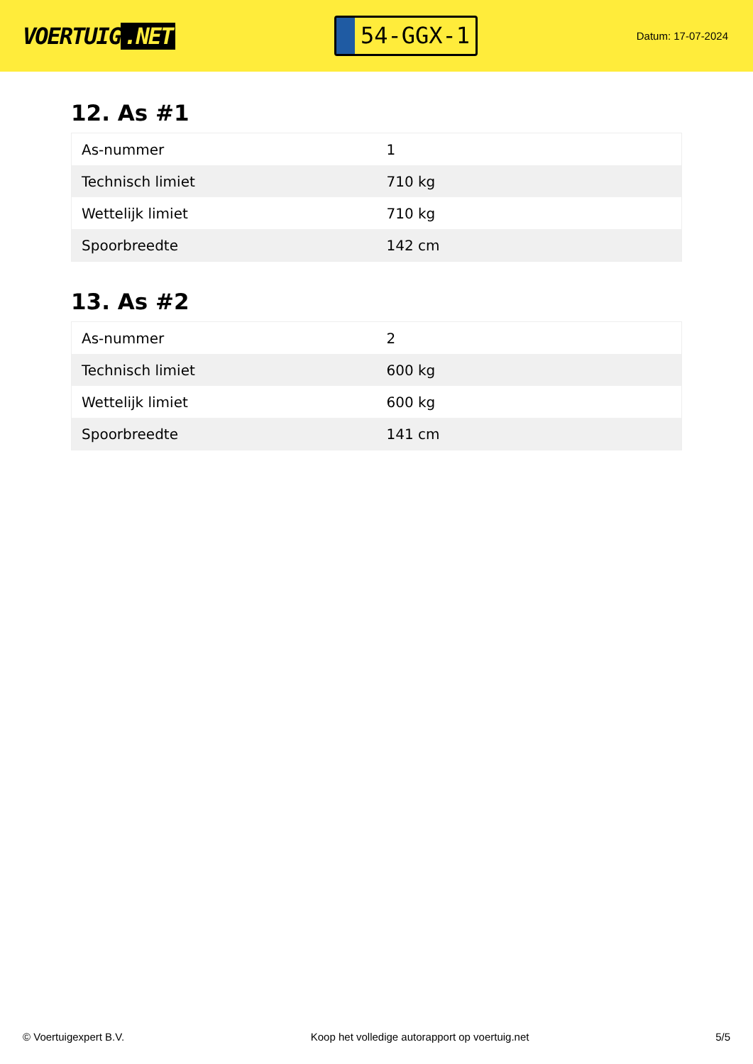VOERTUIG.NET
54-GGX-1
Datum: 17-07-2024
12. As #1
| As-nummer | 1 |
| Technisch limiet | 710 kg |
| Wettelijk limiet | 710 kg |
| Spoorbreedte | 142 cm |
13. As #2
| As-nummer | 2 |
| Technisch limiet | 600 kg |
| Wettelijk limiet | 600 kg |
| Spoorbreedte | 141 cm |
© Voertuigexpert B.V. Koop het volledige autorapport op voertuig.net 5/5